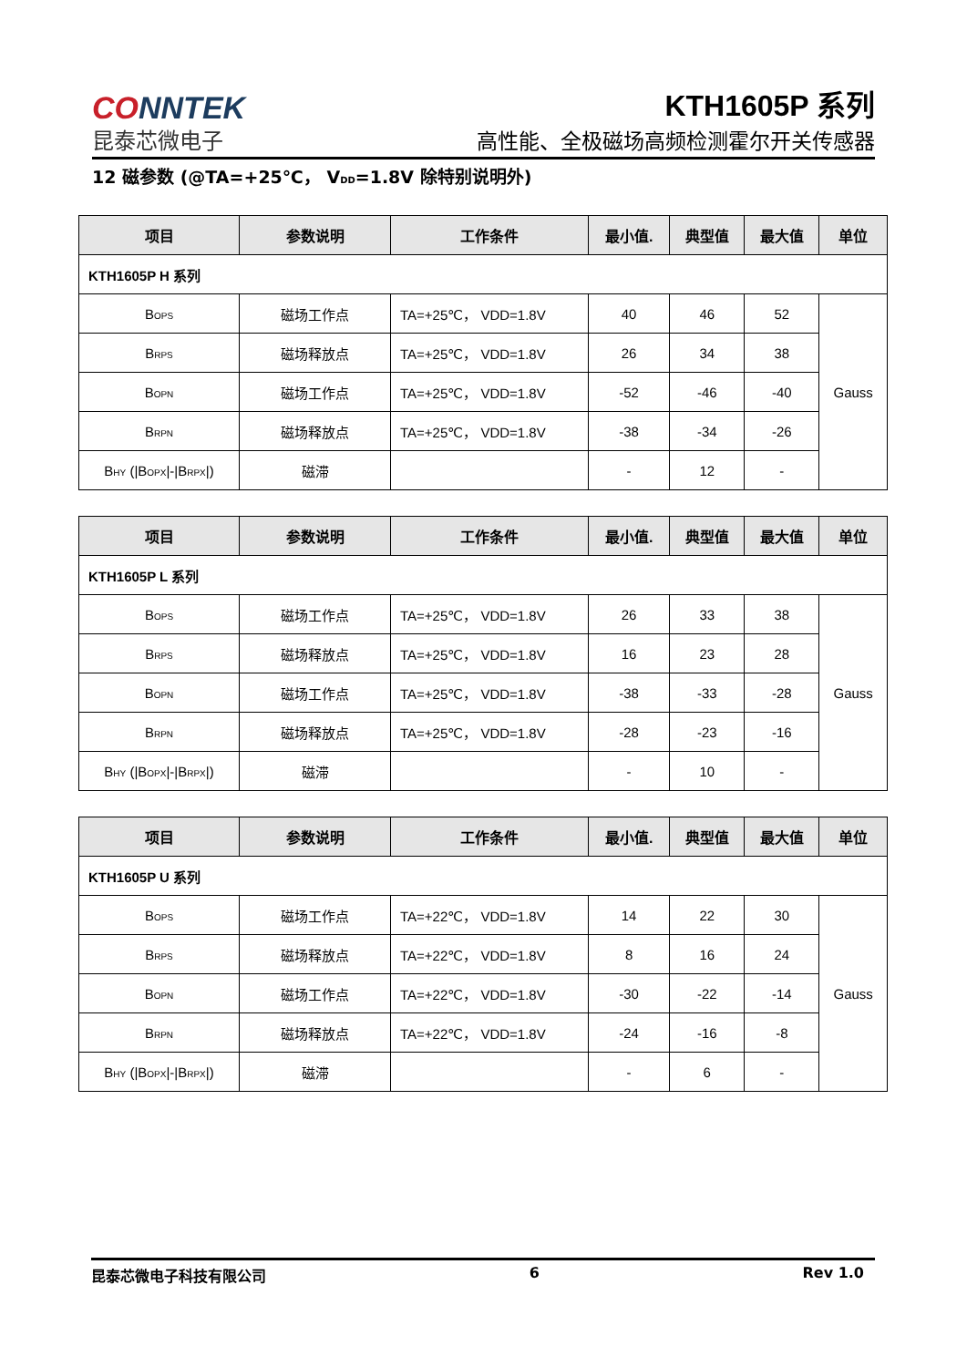CONNTEK
昆泰芯微电子
KTH1605P 系列
高性能、全极磁场高频检测霍尔开关传感器
12 磁参数 (@TA=+25℃， V<sub>DD</sub>=1.8V 除特别说明外)
| 项目 | 参数说明 | 工作条件 | 最小值. | 典型值 | 最大值 | 单位 |
| --- | --- | --- | --- | --- | --- | --- |
| KTH1605P H 系列 | | | | | | |
| B<sub>OPS</sub> | 磁场工作点 | TA=+25℃， VDD=1.8V | 40 | 46 | 52 | Gauss |
| B<sub>RPS</sub> | 磁场释放点 | TA=+25℃， VDD=1.8V | 26 | 34 | 38 | |
| B<sub>OPN</sub> | 磁场工作点 | TA=+25℃， VDD=1.8V | -52 | -46 | -40 | |
| B<sub>RPN</sub> | 磁场释放点 | TA=+25℃， VDD=1.8V | -38 | -34 | -26 | |
| B<sub>HY</sub> (/B<sub>OPX</sub>/-/B<sub>RPX</sub>/) | 磁滞 | | - | 12 | - | |
| 项目 | 参数说明 | 工作条件 | 最小值. | 典型值 | 最大值 | 单位 |
| --- | --- | --- | --- | --- | --- | --- |
| KTH1605P L 系列 | | | | | | |
| B<sub>OPS</sub> | 磁场工作点 | TA=+25℃， VDD=1.8V | 26 | 33 | 38 | Gauss |
| B<sub>RPS</sub> | 磁场释放点 | TA=+25℃， VDD=1.8V | 16 | 23 | 28 | |
| B<sub>OPN</sub> | 磁场工作点 | TA=+25℃， VDD=1.8V | -38 | -33 | -28 | |
| B<sub>RPN</sub> | 磁场释放点 | TA=+25℃， VDD=1.8V | -28 | -23 | -16 | |
| B<sub>HY</sub> (/B<sub>OPX</sub>/-/B<sub>RPX</sub>/) | 磁滞 | | - | 10 | - | |
| 项目 | 参数说明 | 工作条件 | 最小值. | 典型值 | 最大值 | 单位 |
| --- | --- | --- | --- | --- | --- | --- |
| KTH1605P U 系列 | | | | | | |
| B<sub>OPS</sub> | 磁场工作点 | TA=+22℃， VDD=1.8V | 14 | 22 | 30 | Gauss |
| B<sub>RPS</sub> | 磁场释放点 | TA=+22℃， VDD=1.8V | 8 | 16 | 24 | |
| B<sub>OPN</sub> | 磁场工作点 | TA=+22℃， VDD=1.8V | -30 | -22 | -14 | |
| B<sub>RPN</sub> | 磁场释放点 | TA=+22℃， VDD=1.8V | -24 | -16 | -8 | |
| B<sub>HY</sub> (/B<sub>OPX</sub>/-/B<sub>RPX</sub>/) | 磁滞 | | - | 6 | - | |
昆泰芯微电子科技有限公司 6 Rev 1.0